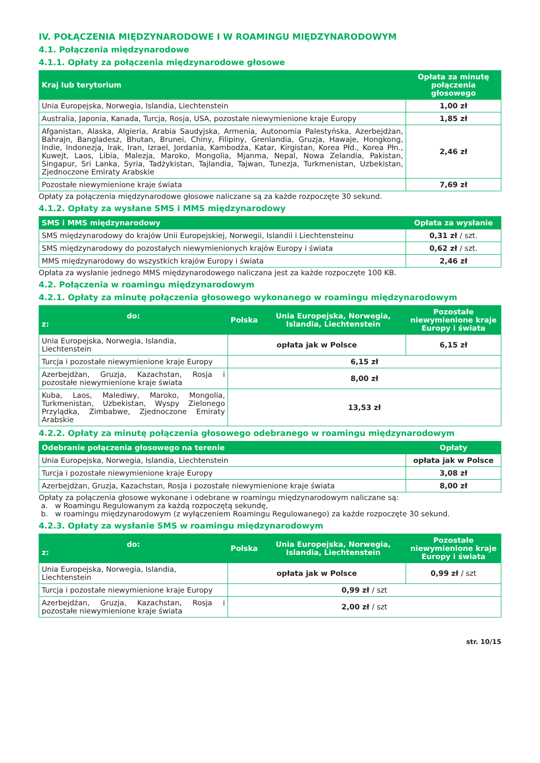IV. POŁĄCZENIA MIĘDZYNARODOWE I W ROAMINGU MIĘDZYNARODOWYM
4.1. Połączenia międzynarodowe
4.1.1. Opłaty za połączenia międzynarodowe głosowe
| Kraj lub terytorium | Opłata za minutę połączenia głosowego |
| --- | --- |
| Unia Europejska, Norwegia, Islandia, Liechtenstein | 1,00 zł |
| Australia, Japonia, Kanada, Turcja, Rosja, USA, pozostałe niewymienione kraje Europy | 1,85 zł |
| Afganistan, Alaska, Algieria, Arabia Saudyjska, Armenia, Autonomia Palestyńska, Azerbejdżan, Bahrajn, Bangladesz, Bhutan, Brunei, Chiny, Filipiny, Grenlandia, Gruzja, Hawaje, Hongkong, Indie, Indonezja, Irak, Iran, Izrael, Jordania, Kambodża, Katar, Kirgistan, Korea Płd., Korea Płn., Kuwejt, Laos, Libia, Malezja, Maroko, Mongolia, Mjanma, Nepal, Nowa Zelandia, Pakistan, Singapur, Sri Lanka, Syria, Tadżykistan, Tajlandia, Tajwan, Tunezja, Turkmenistan, Uzbekistan, Zjednoczone Emiraty Arabskie | 2,46 zł |
| Pozostałe niewymienione kraje świata | 7,69 zł |
Opłaty za połączenia międzynarodowe głosowe naliczane są za każde rozpoczęte 30 sekund.
4.1.2. Opłaty za wysłane SMS i MMS międzynarodowy
| SMS i MMS międzynarodowy | Opłata za wysłanie |
| --- | --- |
| SMS międzynarodowy do krajów Unii Europejskiej, Norwegii, Islandii i Liechtensteinu | 0,31 zł / szt. |
| SMS międzynarodowy do pozostałych niewymienionych krajów Europy i świata | 0,62 zł / szt. |
| MMS międzynarodowy do wszystkich krajów Europy i świata | 2,46 zł |
Opłata za wysłanie jednego MMS międzynarodowego naliczana jest za każde rozpoczęte 100 KB.
4.2. Połączenia w roamingu międzynarodowym
4.2.1. Opłaty za minutę połączenia głosowego wykonanego w roamingu międzynarodowym
| do: z: | Polska | Unia Europejska, Norwegia, Islandia, Liechtenstein | Pozostałe niewymienione kraje Europy i świata |
| --- | --- | --- | --- |
| Unia Europejska, Norwegia, Islandia, Liechtenstein | opłata jak w Polsce | | 6,15 zł |
| Turcja i pozostałe niewymienione kraje Europy | 6,15 zł | | |
| Azerbejdżan, Gruzja, Kazachstan, Rosja i pozostałe niewymienione kraje świata | 8,00 zł | | |
| Kuba, Laos, Malediwy, Maroko, Mongolia, Turkmenistan, Uzbekistan, Wyspy Zielonego Przylądka, Zimbabwe, Zjednoczone Emiraty Arabskie | 13,53 zł | | |
4.2.2. Opłaty za minutę połączenia głosowego odebranego w roamingu międzynarodowym
| Odebranie połączenia głosowego na terenie | Opłaty |
| --- | --- |
| Unia Europejska, Norwegia, Islandia, Liechtenstein | opłata jak w Polsce |
| Turcja i pozostałe niewymienione kraje Europy | 3,08 zł |
| Azerbejdżan, Gruzja, Kazachstan, Rosja i pozostałe niewymienione kraje świata | 8,00 zł |
Opłaty za połączenia głosowe wykonane i odebrane w roamingu międzynarodowym naliczane są:
a. w Roamingu Regulowanym za każdą rozpoczętą sekundę,
b. w roamingu międzynarodowym (z wyłączeniem Roamingu Regulowanego) za każde rozpoczęte 30 sekund.
4.2.3. Opłaty za wysłanie SMS w roamingu międzynarodowym
| do: z: | Polska | Unia Europejska, Norwegia, Islandia, Liechtenstein | Pozostałe niewymienione kraje Europy i świata |
| --- | --- | --- | --- |
| Unia Europejska, Norwegia, Islandia, Liechtenstein | opłata jak w Polsce | | 0,99 zł / szt |
| Turcja i pozostałe niewymienione kraje Europy | 0,99 zł / szt | | |
| Azerbejdżan, Gruzja, Kazachstan, Rosja i pozostałe niewymienione kraje świata | 2,00 zł / szt | | |
str. 10/15